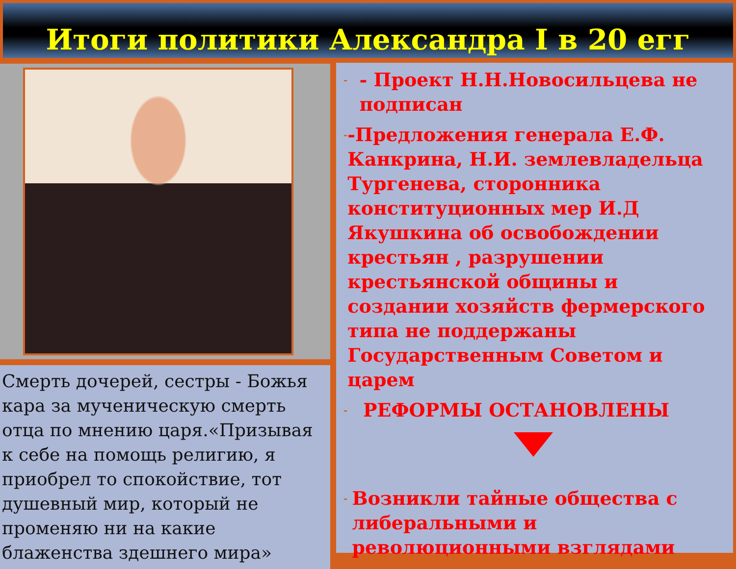Итоги политики Александра I в 20 егг
Смерть дочерей, сестры - Божья кара за мученическую смерть отца по мнению царя.«Призывая к себе на помощь религию, я приобрел то спокойствие, тот душевный мир, который не променяю ни на какие блаженства здешнего мира»
- - Проект Н.Н.Новосильцева не подписан
- -Предложения генерала Е.Ф. Канкрина, Н.И. землевладельца Тургенева, сторонника конституционных мер И.Д Якушкина об освобождении крестьян , разрушении крестьянской общины и создании хозяйств фермерского типа не поддержаны Государственным Советом и царем
- РЕФОРМЫ ОСТАНОВЛЕНЫ
- Возникли тайные общества с либеральными и революционными взглядами